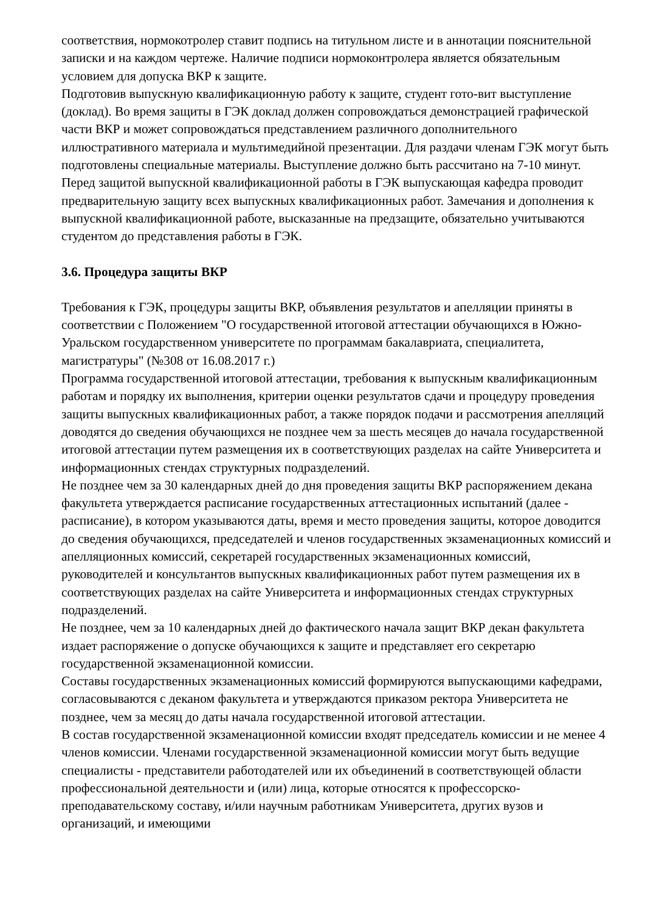соответствия, нормокотролер ставит подпись на титульном листе и в аннотации пояснительной записки и на каждом чертеже. Наличие подписи нормоконтролера является обязательным условием для допуска ВКР к защите.
Подготовив выпускную квалификационную работу к защите, студент гото-вит выступление (доклад). Во время защиты в ГЭК доклад должен сопровождаться демонстрацией графической части ВКР и может сопровождаться представлением различного дополнительного иллюстративного материала и мультимедийной презентации. Для раздачи членам ГЭК могут быть подготовлены специальные материалы. Выступление должно быть рассчитано на 7-10 минут. Перед защитой выпускной квалификационной работы в ГЭК выпускающая кафедра проводит предварительную защиту всех выпускных квалификационных работ. Замечания и дополнения к выпускной квалификационной работе, высказанные на предзащите, обязательно учитываются студентом до представления работы в ГЭК.
3.6. Процедура защиты ВКР
Требования к ГЭК, процедуры защиты ВКР, объявления результатов и апелляции приняты в соответствии с Положением "О государственной итоговой аттестации обучающихся в Южно-Уральском государственном университете по программам бакалавриата, специалитета, магистратуры" (№308 от 16.08.2017 г.)
Программа государственной итоговой аттестации, требования к выпускным квалификационным работам и порядку их выполнения, критерии оценки результатов сдачи и процедуру проведения защиты выпускных квалификационных работ, а также порядок подачи и рассмотрения апелляций доводятся до сведения обучающихся не позднее чем за шесть месяцев до начала государственной итоговой аттестации путем размещения их в соответствующих разделах на сайте Университета и информационных стендах структурных подразделений.
Не позднее чем за 30 календарных дней до дня проведения защиты ВКР распоряжением декана факультета утверждается расписание государственных аттестационных испытаний (далее - расписание), в котором указываются даты, время и место проведения защиты, которое доводится до сведения обучающихся, председателей и членов государственных экзаменационных комиссий и апелляционных комиссий, секретарей государственных экзаменационных комиссий, руководителей и консультантов выпускных квалификационных работ путем размещения их в соответствующих разделах на сайте Университета и информационных стендах структурных подразделений.
Не позднее, чем за 10 календарных дней до фактического начала защит ВКР декан факультета издает распоряжение о допуске обучающихся к защите и представляет его секретарю государственной экзаменационной комиссии.
Составы государственных экзаменационных комиссий формируются выпускающими кафедрами, согласовываются с деканом факультета и утверждаются приказом ректора Университета не позднее, чем за месяц до даты начала государственной итоговой аттестации.
В состав государственной экзаменационной комиссии входят председатель комиссии и не менее 4 членов комиссии. Членами государственной экзаменационной комиссии могут быть ведущие специалисты - представители работодателей или их объединений в соответствующей области профессиональной деятельности и (или) лица, которые относятся к профессорско-преподавательскому составу, и/или научным работникам Университета, других вузов и организаций, и имеющими